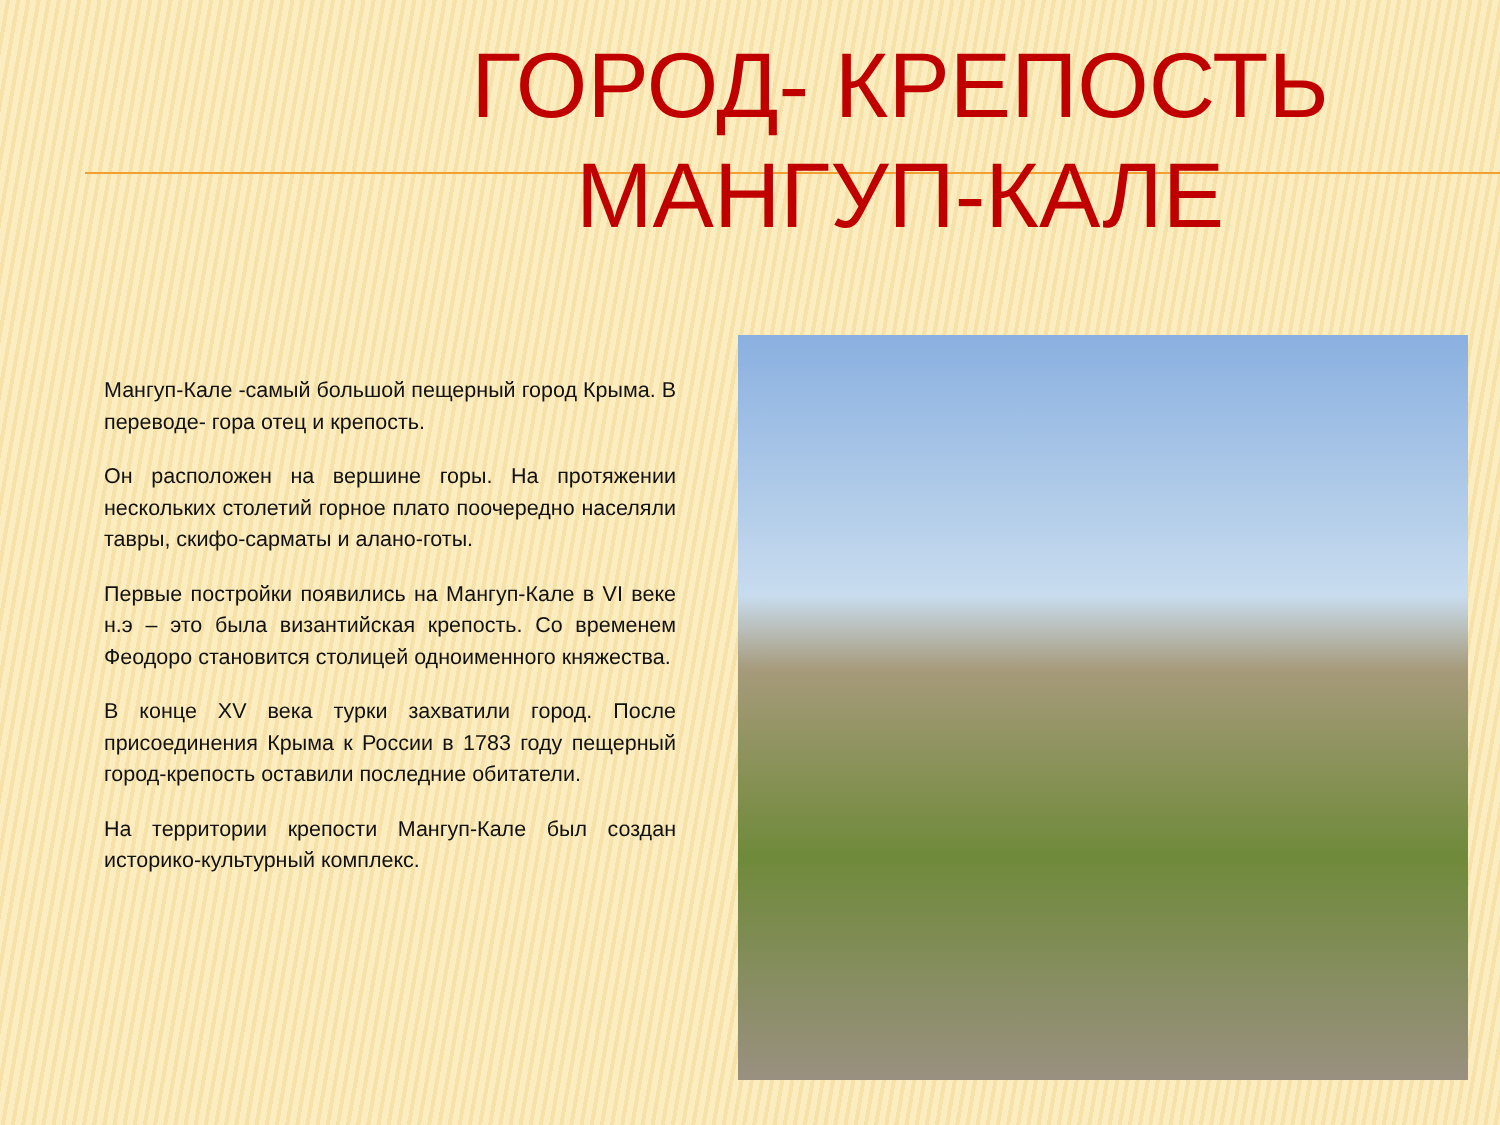ГОРОД- КРЕПОСТЬ
МАНГУП-КАЛЕ
Мангуп-Кале -самый большой пещерный город Крыма. В переводе- гора отец и крепость.
Он расположен на вершине горы. На протяжении нескольких столетий горное плато поочередно населяли тавры, скифо-сарматы и алано-готы.
Первые постройки появились на Мангуп-Кале в VI веке н.э – это была византийская крепость. Со временем Феодоро становится столицей одноименного княжества.
В конце XV века турки захватили город. После присоединения Крыма к России в 1783 году пещерный город-крепость оставили последние обитатели.
На территории крепости Мангуп-Кале был создан историко-культурный комплекс.